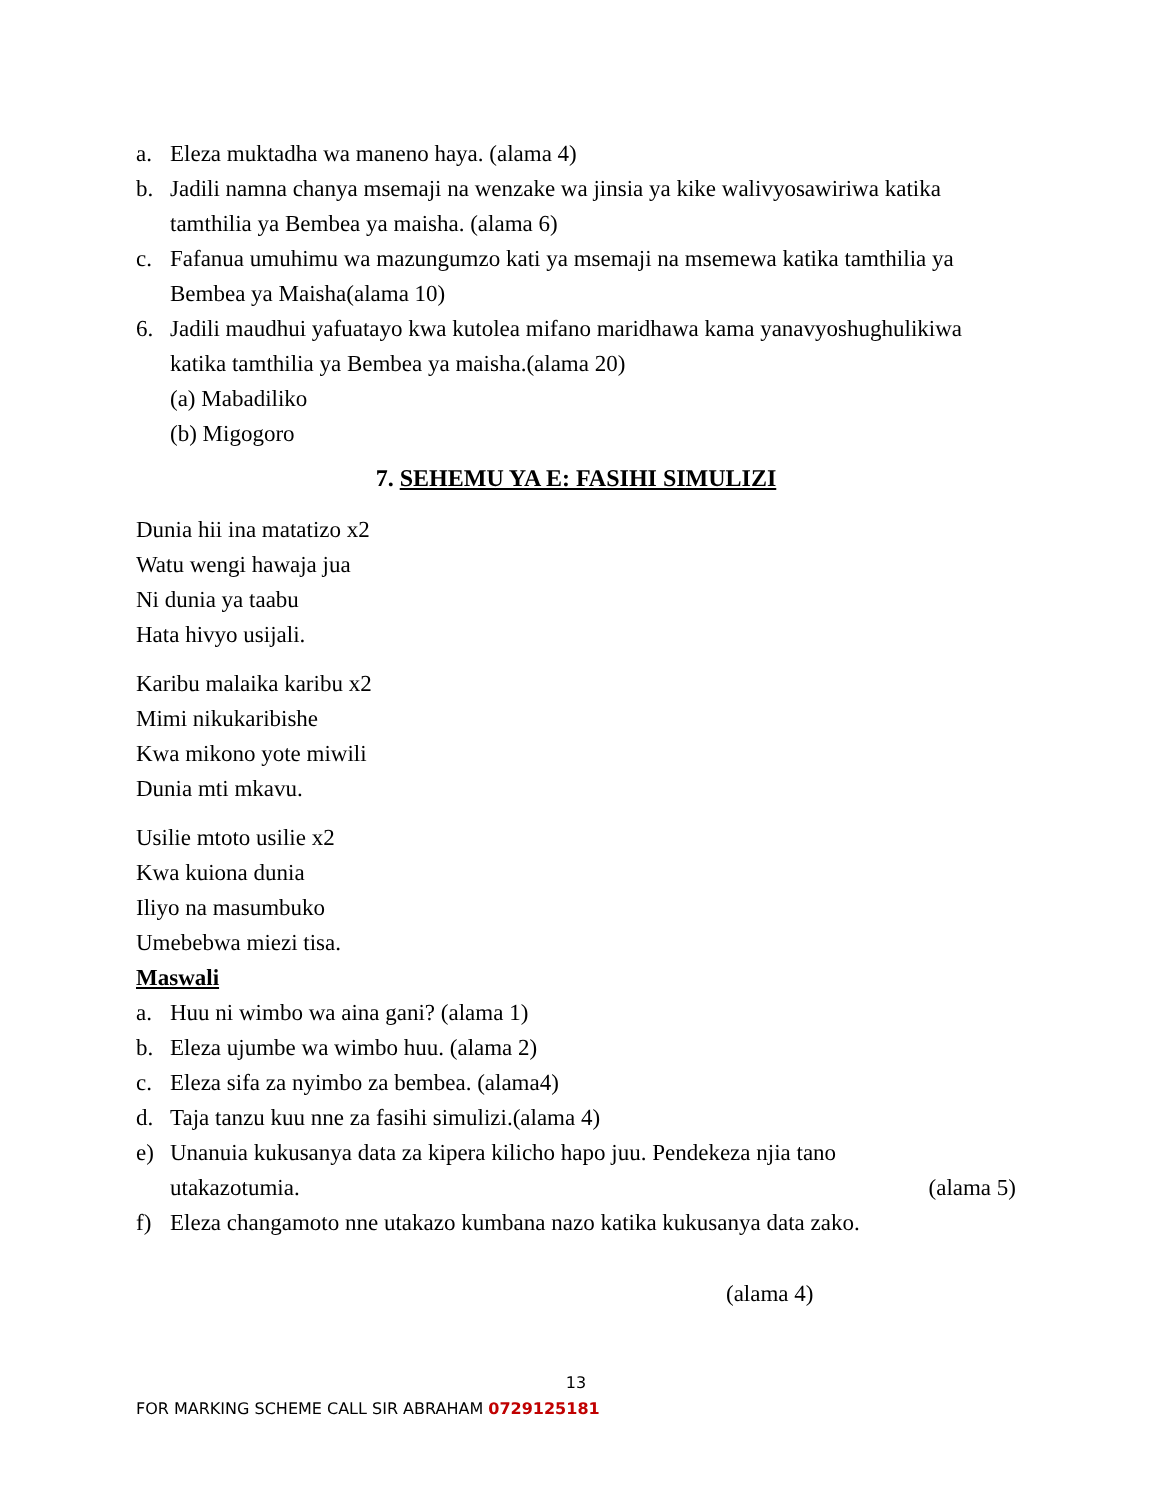a. Eleza muktadha wa maneno haya. (alama 4)
b. Jadili namna chanya msemaji na wenzake wa jinsia ya kike walivyosawiriwa katika tamthilia ya Bembea ya maisha. (alama 6)
c. Fafanua umuhimu wa mazungumzo kati ya msemaji na msemewa katika tamthilia ya Bembea ya Maisha(alama 10)
6. Jadili maudhui yafuatayo kwa kutolea mifano maridhawa kama yanavyoshughulikiwa katika tamthilia ya Bembea ya maisha.(alama 20)
(a) Mabadiliko
(b) Migogoro
7. SEHEMU YA E: FASIHI SIMULIZI
Dunia hii ina matatizo x2
Watu wengi hawaja jua
Ni dunia ya taabu
Hata hivyo usijali.
Karibu malaika karibu x2
Mimi nikukaribishe
Kwa mikono yote miwili
Dunia mti mkavu.
Usilie mtoto usilie x2
Kwa kuiona dunia
Iliyo na masumbuko
Umebebwa miezi tisa.
Maswali
a. Huu ni wimbo wa aina gani? (alama 1)
b. Eleza ujumbe wa wimbo huu. (alama 2)
c. Eleza sifa za nyimbo za bembea. (alama4)
d. Taja tanzu kuu nne za fasihi simulizi.(alama 4)
e) Unanuia kukusanya data za kipera kilicho hapo juu. Pendekeza njia tano
utakazotumia. (alama 5)
f) Eleza changamoto nne utakazo kumbana nazo katika kukusanya data zako.
(alama 4)
13
FOR MARKING SCHEME CALL SIR ABRAHAM 0729125181